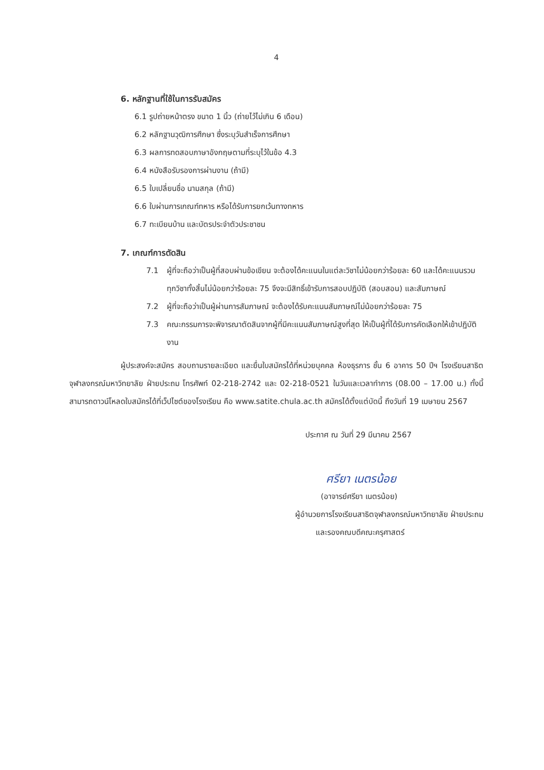4
6. หลักฐานที่ใช้ในการรับสมัคร
6.1 รูปถ่ายหน้าตรง ขนาด 1 นิ้ว (ถ่ายไว้ไม่เกิน 6 เดือน)
6.2 หลักฐานวุฒิการศึกษา ซึ่งระบุวันสำเร็จการศึกษา
6.3 ผลการทดสอบภาษาอังกฤษตามที่ระบุไว้ในข้อ 4.3
6.4 หนังสือรับรองการผ่านงาน (ถ้ามี)
6.5 ใบเปลี่ยนชื่อ นามสกุล (ถ้ามี)
6.6 ใบผ่านการเกณฑ์ทหาร หรือได้รับการยกเว้นทางทหาร
6.7 ทะเบียนบ้าน และบัตรประจำตัวประชาชน
7. เกณฑ์การตัดสิน
7.1 ผู้ที่จะถือว่าเป็นผู้ที่สอบผ่านข้อเขียน จะต้องได้คะแนนในแต่ละวิชาไม่น้อยกว่าร้อยละ 60 และได้คะแนนรวมทุกวิชาทั้งสิ้นไม่น้อยกว่าร้อยละ 75 จึงจะมีสิทธิ์เข้ารับการสอบปฏิบัติ (สอบสอน) และสัมภาษณ์
7.2 ผู้ที่จะถือว่าเป็นผู้ผ่านการสัมภาษณ์ จะต้องได้รับคะแนนสัมภาษณ์ไม่น้อยกว่าร้อยละ 75
7.3 คณะกรรมการจะพิจารณาตัดสินจากผู้ที่มีคะแนนสัมภาษณ์สูงที่สุด ให้เป็นผู้ที่ได้รับการคัดเลือกให้เข้าปฏิบัติงาน
ผู้ประสงค์จะสมัคร สอบถามรายละเอียด และยื่นใบสมัครได้ที่หน่วยบุคคล ห้องธุรการ ชั้น 6 อาคาร 50 ปีฯ โรงเรียนสาธิตจุฬาลงกรณ์มหาวิทยาลัย ฝ่ายประถม โทรศัพท์ 02-218-2742 และ 02-218-0521 ในวันและเวลาทำการ (08.00 – 17.00 น.) ทั้งนี้ สามารถดาวน์โหลดใบสมัครได้ที่เว็ปไซต์ของโรงเรียน คือ www.satite.chula.ac.th สมัครได้ตั้งแต่บัดนี้ ถึงวันที่ 19 เมษายน 2567
ประกาศ ณ วันที่ 29 มีนาคม 2567
ศรียา เนตรน้อย
(อาจารย์ศรียา เนตรน้อย)
ผู้อำนวยการโรงเรียนสาธิตจุฬาลงกรณ์มหาวิทยาลัย ฝ่ายประถม
และรองคณบดีคณะครุศาสตร์